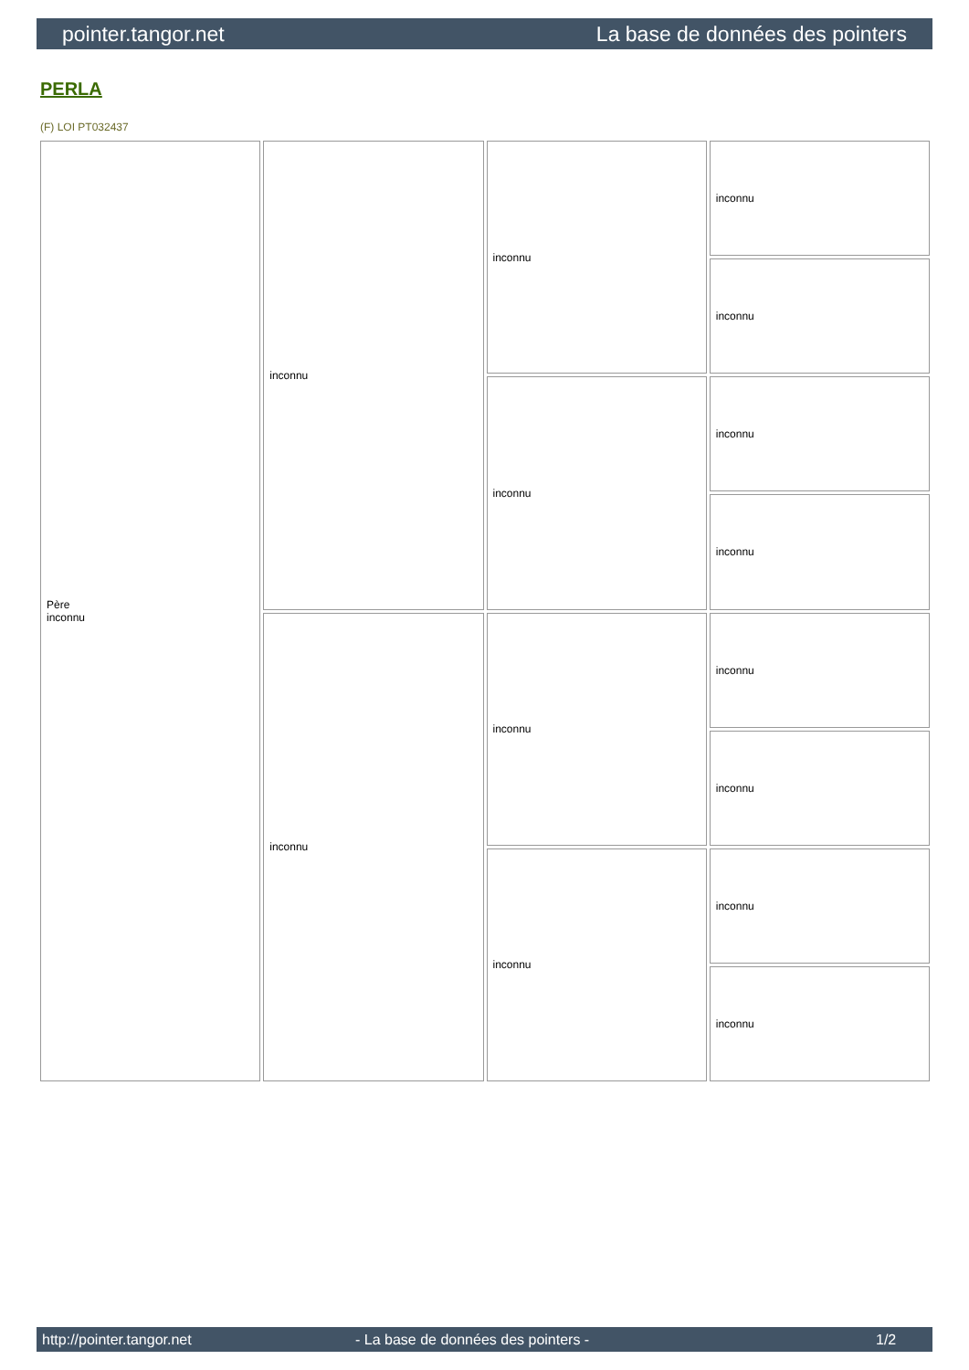pointer.tangor.net La base de données des pointers
PERLA
(F) LOI PT032437
| Père inconnu | inconnu | inconnu | inconnu |
| | | | inconnu |
| | | inconnu | inconnu |
| | | | inconnu |
| | inconnu | inconnu | inconnu |
| | | | inconnu |
| | | inconnu | inconnu |
| | | | inconnu |
http://pointer.tangor.net - La base de données des pointers - 1/2